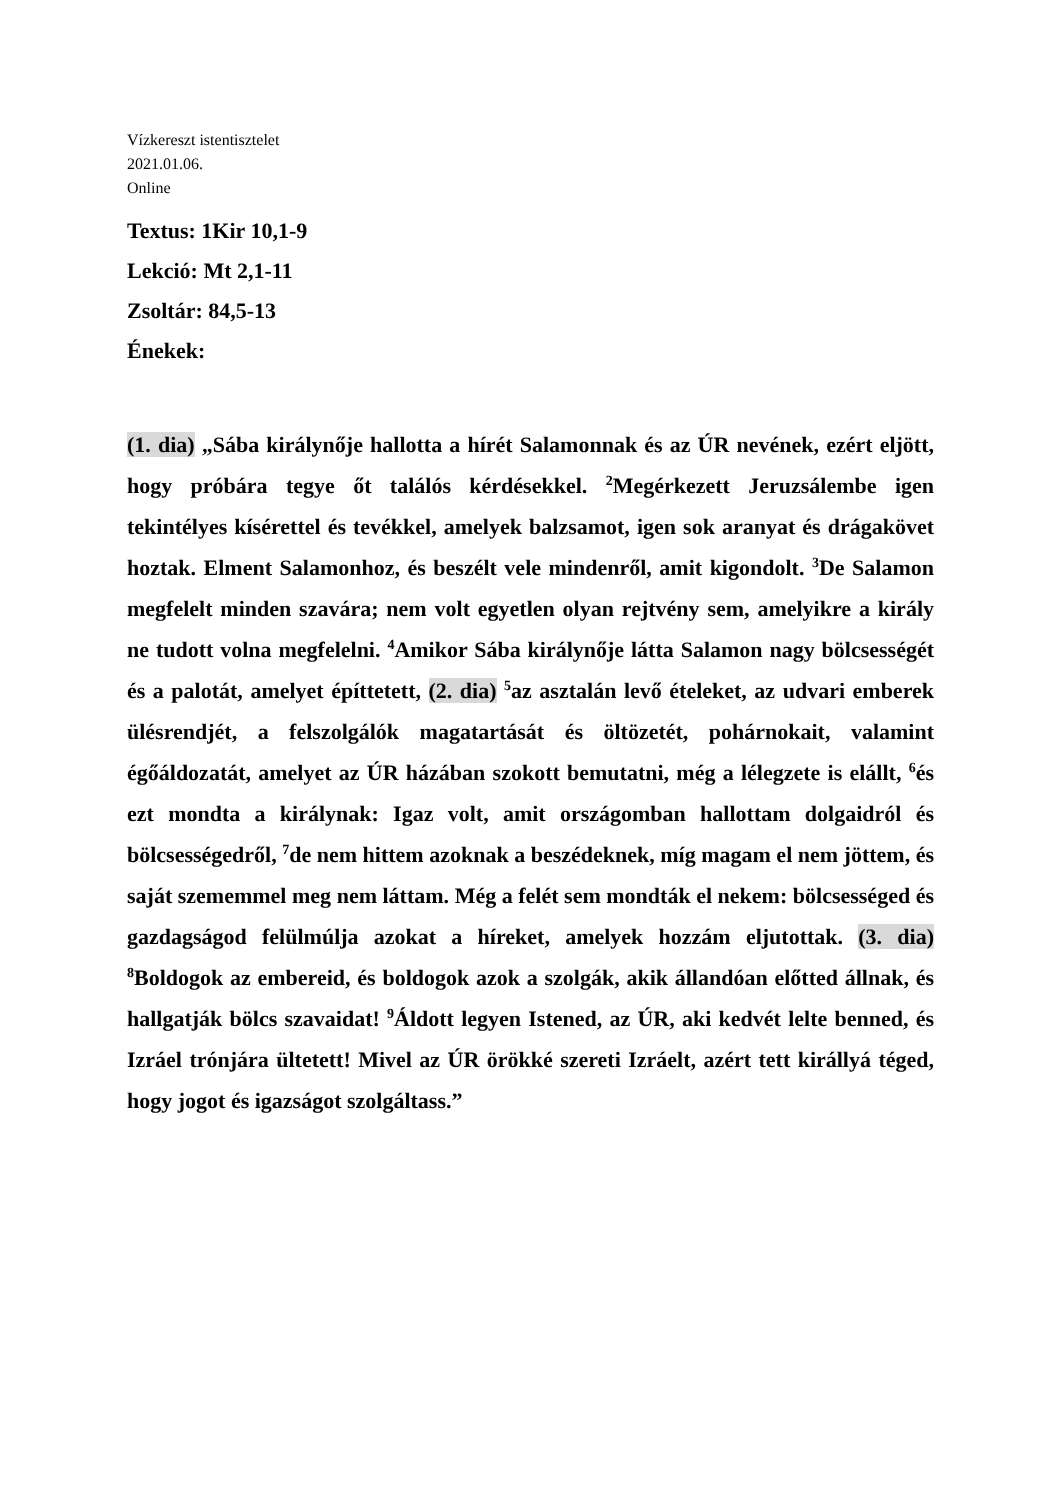Vízkereszt istentisztelet
2021.01.06.
Online
Textus: 1Kir 10,1-9
Lekció: Mt 2,1-11
Zsoltár: 84,5-13
Énekek:
(1. dia) „Sába királynője hallotta a hírét Salamonnak és az ÚR nevének, ezért eljött, hogy próbára tegye őt találós kérdésekkel. <sup>2</sup>Megérkezett Jeruzsálembe igen tekintélyes kísérettel és tevékkel, amelyek balzsamot, igen sok aranyat és drágakövet hoztak. Elment Salamonhoz, és beszélt vele mindenről, amit kigondolt. <sup>3</sup>De Salamon megfelelt minden szavára; nem volt egyetlen olyan rejtvény sem, amelyikre a király ne tudott volna megfelelni. <sup>4</sup>Amikor Sába királynője látta Salamon nagy bölcsességét és a palotát, amelyet építtetett, (2. dia) <sup>5</sup>az asztalán levő ételeket, az udvari emberek ülésrendjét, a felszolgálók magatartását és öltözetét, pohárnokait, valamint égőáldozatát, amelyet az ÚR házában szokott bemutatni, még a lélegzete is elállt, <sup>6</sup>és ezt mondta a királynak: Igaz volt, amit országomban hallottam dolgaidról és bölcsességedről, <sup>7</sup>de nem hittem azoknak a beszédeknek, míg magam el nem jöttem, és saját szememmel meg nem láttam. Még a felét sem mondták el nekem: bölcsességed és gazdagságod felülmúlja azokat a híreket, amelyek hozzám eljutottak. (3. dia) <sup>8</sup>Boldogok az embereid, és boldogok azok a szolgák, akik állandóan előtted állnak, és hallgatják bölcs szavaidat! <sup>9</sup>Áldott legyen Istened, az ÚR, aki kedvét lelte benned, és Izráel trónjára ültetett! Mivel az ÚR örökké szereti Izráelt, azért tett királlyá téged, hogy jogot és igazságot szolgáltass.”